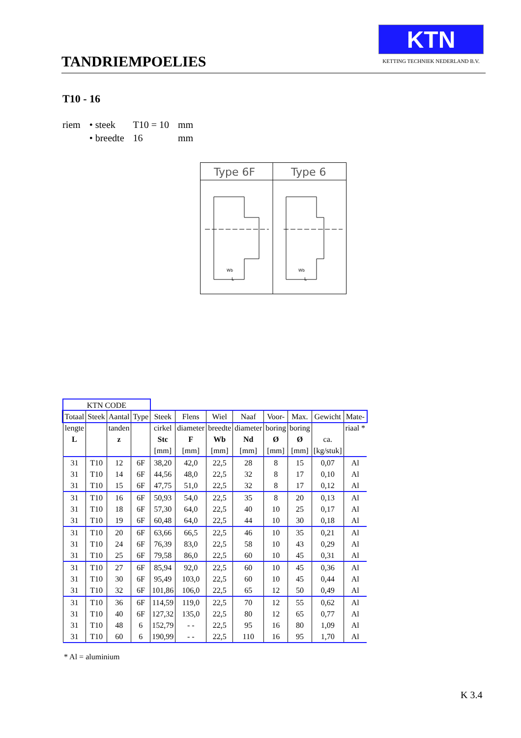TANDRIEMPOELIES
KTN
KETTING TECHNIEK NEDERLAND B.V.
T10 - 16
| riem | • steek | T10 = 10 | mm |
| | • breedte | 16 | mm |
Type 6F
Type 6
Wb
L
Wb
L
| KTN CODE | | | | | | | | | | | |
| --- | --- | --- | --- | --- | --- | --- | --- | --- | --- | --- | --- |
| Totaal | Steek | Aantal | Type | Steek | Flens | Wiel | Naaf | Voor- | Max. | Gewicht | Mate- |
| lengte | | tanden | | cirkel | diameter | breedte | diameter | boring | boring | | riaal * |
| L | | z | | Stc | F | Wb | Nd | Ø | Ø | ca. | |
| | | | | [mm] | [mm] | [mm] | [mm] | [mm] | [mm] | [kg/stuk] | |
| 31 | T10 | 12 | 6F | 38,20 | 42,0 | 22,5 | 28 | 8 | 15 | 0,07 | Al |
| 31 | T10 | 14 | 6F | 44,56 | 48,0 | 22,5 | 32 | 8 | 17 | 0,10 | Al |
| 31 | T10 | 15 | 6F | 47,75 | 51,0 | 22,5 | 32 | 8 | 17 | 0,12 | Al |
| 31 | T10 | 16 | 6F | 50,93 | 54,0 | 22,5 | 35 | 8 | 20 | 0,13 | Al |
| 31 | T10 | 18 | 6F | 57,30 | 64,0 | 22,5 | 40 | 10 | 25 | 0,17 | Al |
| 31 | T10 | 19 | 6F | 60,48 | 64,0 | 22,5 | 44 | 10 | 30 | 0,18 | Al |
| 31 | T10 | 20 | 6F | 63,66 | 66,5 | 22,5 | 46 | 10 | 35 | 0,21 | Al |
| 31 | T10 | 24 | 6F | 76,39 | 83,0 | 22,5 | 58 | 10 | 43 | 0,29 | Al |
| 31 | T10 | 25 | 6F | 79,58 | 86,0 | 22,5 | 60 | 10 | 45 | 0,31 | Al |
| 31 | T10 | 27 | 6F | 85,94 | 92,0 | 22,5 | 60 | 10 | 45 | 0,36 | Al |
| 31 | T10 | 30 | 6F | 95,49 | 103,0 | 22,5 | 60 | 10 | 45 | 0,44 | Al |
| 31 | T10 | 32 | 6F | 101,86 | 106,0 | 22,5 | 65 | 12 | 50 | 0,49 | Al |
| 31 | T10 | 36 | 6F | 114,59 | 119,0 | 22,5 | 70 | 12 | 55 | 0,62 | Al |
| 31 | T10 | 40 | 6F | 127,32 | 135,0 | 22,5 | 80 | 12 | 65 | 0,77 | Al |
| 31 | T10 | 48 | 6 | 152,79 | - - | 22,5 | 95 | 16 | 80 | 1,09 | Al |
| 31 | T10 | 60 | 6 | 190,99 | - - | 22,5 | 110 | 16 | 95 | 1,70 | Al |
* Al = aluminium
K 3.4